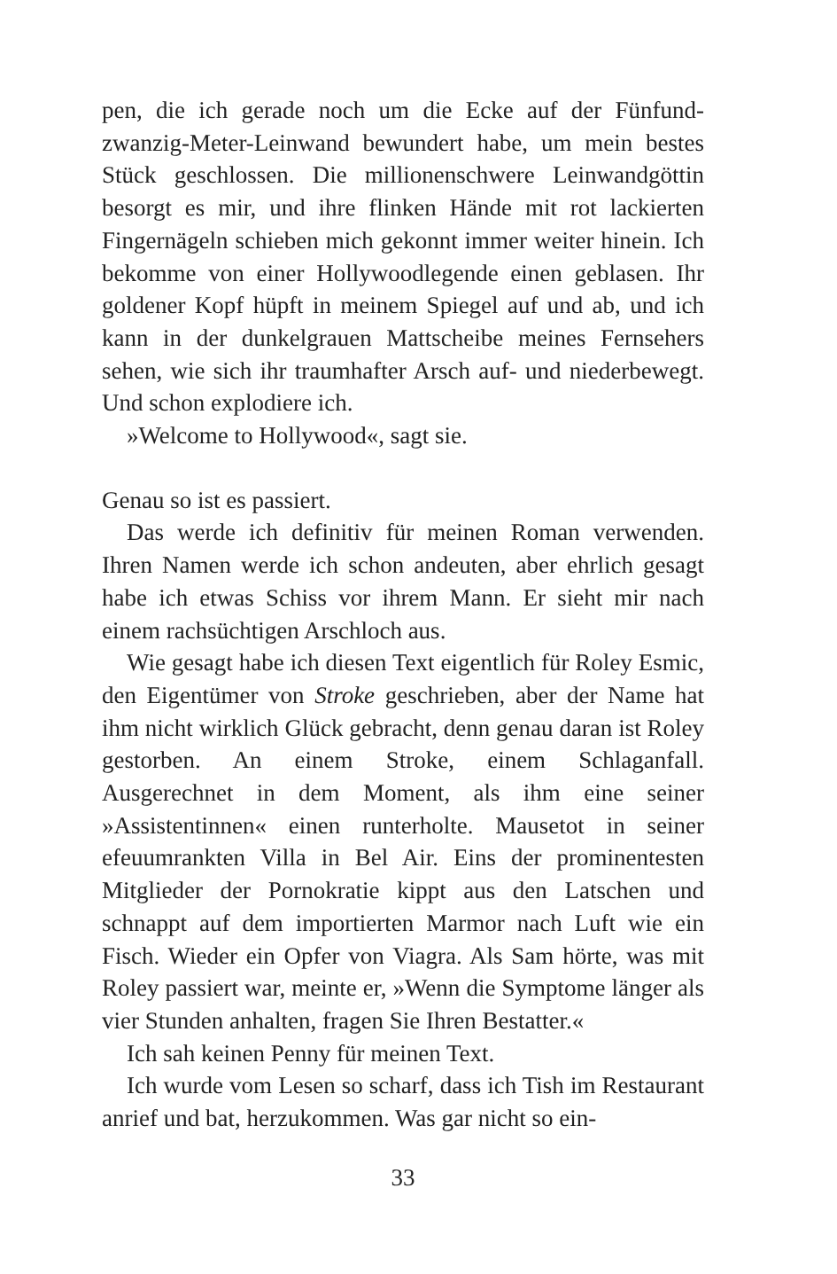pen, die ich gerade noch um die Ecke auf der Fünfund­zwanzig-Meter-Leinwand bewundert habe, um mein bestes Stück geschlossen. Die millionenschwere Leinwandgöttin besorgt es mir, und ihre flinken Hände mit rot lackierten Fingernägeln schieben mich gekonnt immer weiter hinein. Ich bekomme von einer Hollywoodlegende einen geblasen. Ihr goldener Kopf hüpft in meinem Spiegel auf und ab, und ich kann in der dunkelgrauen Mattscheibe meines Fernse­hers sehen, wie sich ihr traumhafter Arsch auf- und nieder­bewegt. Und schon explodiere ich.
»Welcome to Hollywood«, sagt sie.
Genau so ist es passiert.
Das werde ich definitiv für meinen Roman verwenden. Ihren Namen werde ich schon andeuten, aber ehrlich gesagt habe ich etwas Schiss vor ihrem Mann. Er sieht mir nach einem rachsüchtigen Arschloch aus.
Wie gesagt habe ich diesen Text eigentlich für Roley Esmic, den Eigentümer von Stroke geschrieben, aber der Name hat ihm nicht wirklich Glück gebracht, denn genau daran ist Roley gestorben. An einem Stroke, einem Schlag­anfall. Ausgerechnet in dem Moment, als ihm eine seiner »Assistentinnen« einen runterholte. Mausetot in seiner efeuumrankten Villa in Bel Air. Eins der prominentesten Mitglieder der Pornokratie kippt aus den Latschen und schnappt auf dem importierten Marmor nach Luft wie ein Fisch. Wieder ein Opfer von Viagra. Als Sam hörte, was mit Roley passiert war, meinte er, »Wenn die Symptome länger als vier Stunden anhalten, fragen Sie Ihren Bestatter.«
Ich sah keinen Penny für meinen Text.
Ich wurde vom Lesen so scharf, dass ich Tish im Restau­rant anrief und bat, herzukommen. Was gar nicht so ein-
33